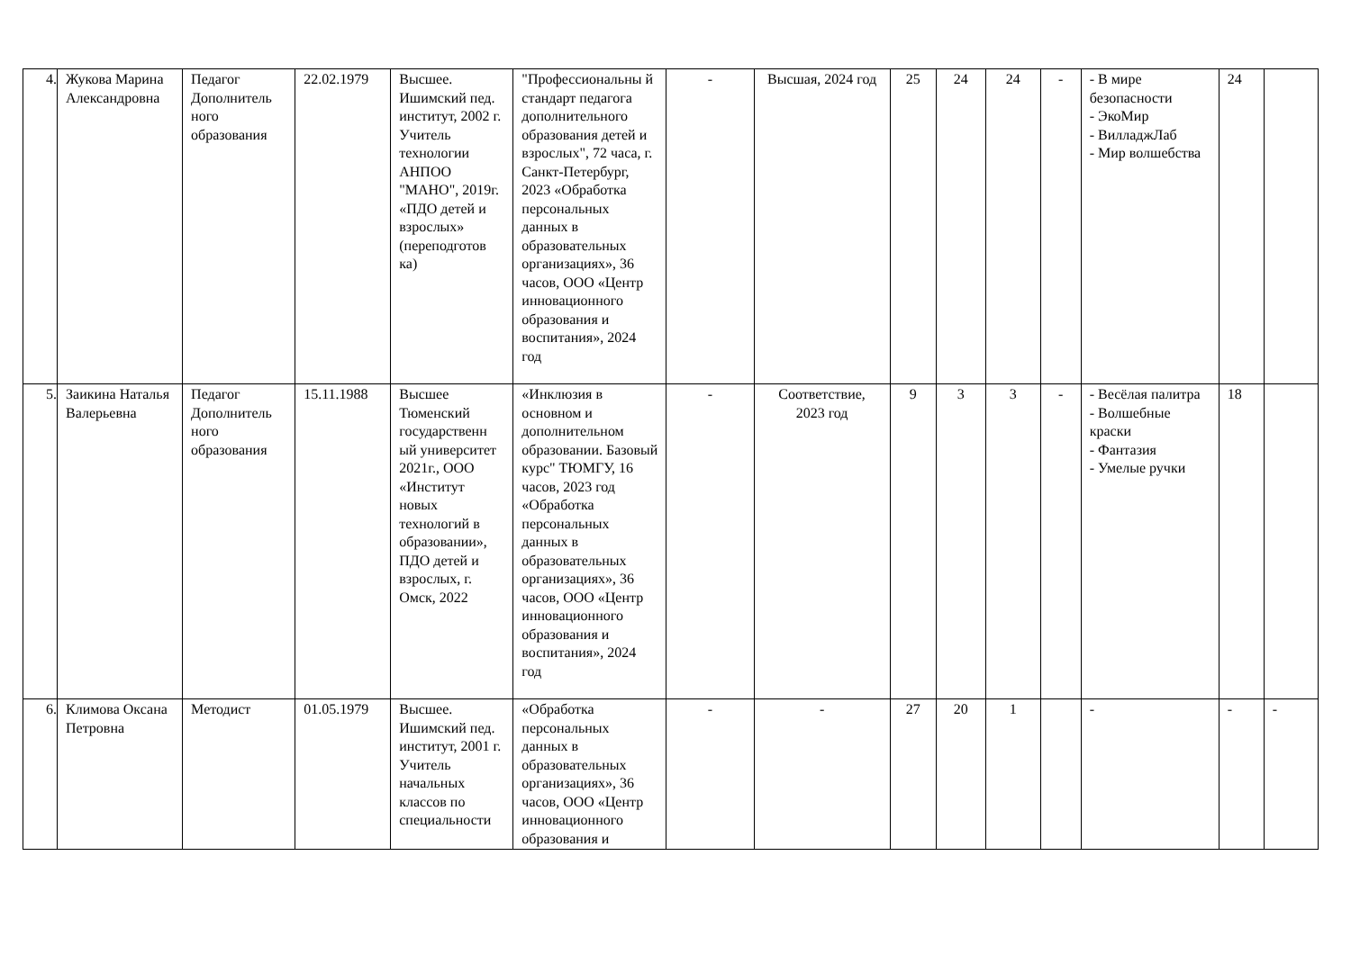| 4. | Жукова Марина Александровна | Педагог Дополнитель ного образования | 22.02.1979 | Высшее. Ишимский пед. институт, 2002 г. Учитель технологии АНПОО "МАНО", 2019г. «ПДО детей и взрослых» (переподготов ка) | "Профессиональны й стандарт педагога дополнительного образования детей и взрослых", 72 часа, г. Санкт-Петербург, 2023 «Обработка персональных данных в образовательных организациях», 36 часов, ООО «Центр инновационного образования и воспитания», 2024 год | - | Высшая, 2024 год | 25 | 24 | 24 | - | - В мире безопасности - ЭкоМир - ВилладжЛаб - Мир волшебства | 24 | |
| 5. | Заикина Наталья Валерьевна | Педагог Дополнитель ного образования | 15.11.1988 | Высшее Тюменский государственн ый университет 2021г., ООО «Институт новых технологий в образовании», ПДО детей и взрослых, г. Омск, 2022 | «Инклюзия в основном и дополнительном образовании. Базовый курс" ТЮМГУ, 16 часов, 2023 год «Обработка персональных данных в образовательных организациях», 36 часов, ООО «Центр инновационного образования и воспитания», 2024 год | - | Соответствие, 2023 год | 9 | 3 | 3 | - | - Весёлая палитра - Волшебные краски - Фантазия - Умелые ручки | 18 | |
| 6. | Климова Оксана Петровна | Методист | 01.05.1979 | Высшее. Ишимский пед. институт, 2001 г. Учитель начальных классов по специальности | «Обработка персональных данных в образовательных организациях», 36 часов, ООО «Центр инновационного образования и | - | - | 27 | 20 | 1 | | - | - | - |